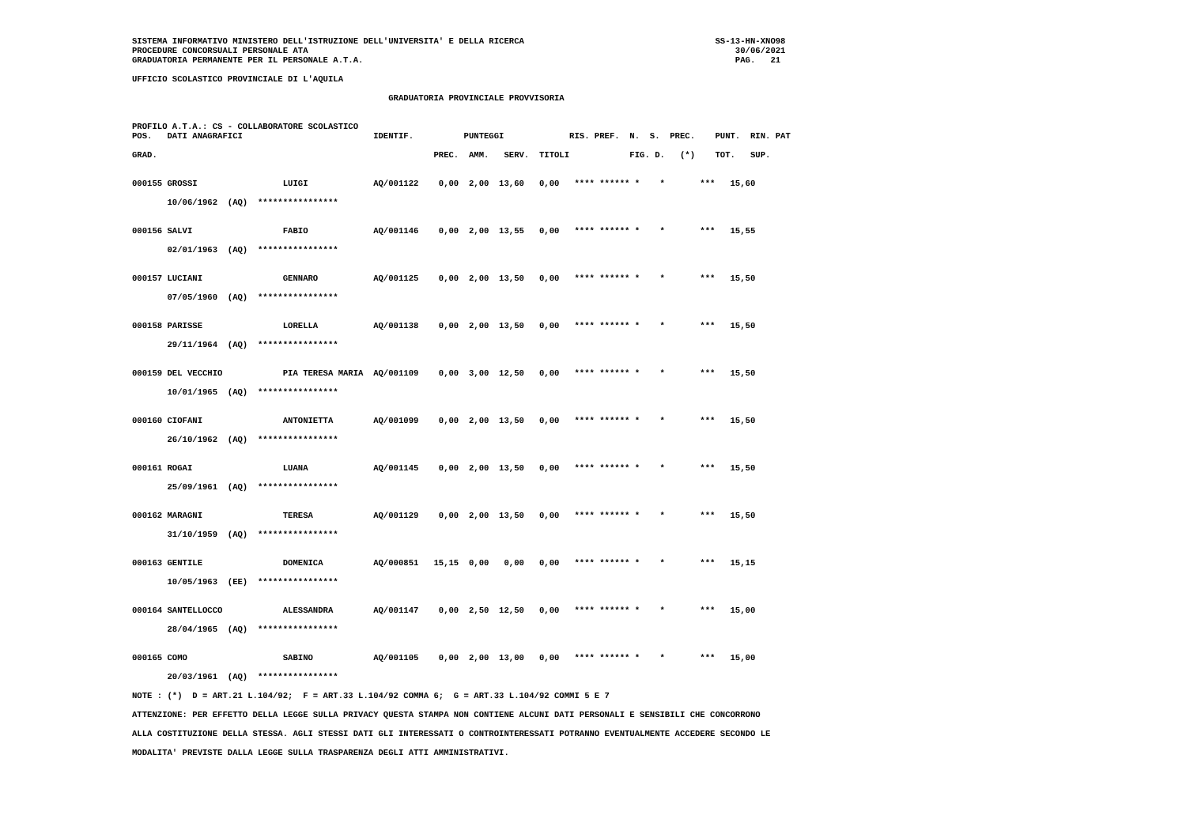SISTEMA INFORMATIVO MINISTERO DELL'ISTRUZIONE DELL'UNIVERSITA' E DELLA RICERCA                                      SS-13-HN-XNO98
PROCEDURE CONCORSUALI PERSONALE ATA                                                                                     30/06/2021
GRADUATORIA PERMANENTE PER IL PERSONALE A.T.A.                                                                          PAG.   21

UFFICIO SCOLASTICO PROVINCIALE DI L'AQUILA

                                                   GRADUATORIA PROVINCIALE PROVVISORIA


PROFILO A.T.A.: CS - COLLABORATORE SCOLASTICO
POS.   DATI ANAGRAFICI                          IDENTIF.          PUNTEGGI             RIS. PREF.  N.  S.  PREC.    PUNT.  RIN. PAT

GRAD.                                                       PREC.  AMM.   SERV.  TITOLI            FIG. D.   (*)    TOT.   SUP.


000155 GROSSI                 LUIGI             AQ/001122    0,00  2,00  13,60   0,00   **** ****** *    *       ***   15,60

       10/06/1962  (AQ)  ****************


000156 SALVI                  FABIO             AQ/001146    0,00  2,00  13,55   0,00   **** ****** *    *       ***   15,55

       02/01/1963  (AQ)  ****************


000157 LUCIANI                GENNARO           AQ/001125    0,00  2,00  13,50   0,00   **** ****** *    *       ***   15,50

       07/05/1960  (AQ)  ****************


000158 PARISSE                LORELLA           AQ/001138    0,00  2,00  13,50   0,00   **** ****** *    *       ***   15,50

       29/11/1964  (AQ)  ****************


000159 DEL VECCHIO            PIA TERESA MARIA  AQ/001109    0,00  3,00  12,50   0,00   **** ****** *    *       ***   15,50

       10/01/1965  (AQ)  ****************


000160 CIOFANI                ANTONIETTA        AQ/001099    0,00  2,00  13,50   0,00   **** ****** *    *       ***   15,50

       26/10/1962  (AQ)  ****************


000161 ROGAI                  LUANA             AQ/001145    0,00  2,00  13,50   0,00   **** ****** *    *       ***   15,50

       25/09/1961  (AQ)  ****************


000162 MARAGNI                TERESA            AQ/001129    0,00  2,00  13,50   0,00   **** ****** *    *       ***   15,50

       31/10/1959  (AQ)  ****************


000163 GENTILE                DOMENICA          AQ/000851   15,15  0,00   0,00   0,00   **** ****** *    *       ***   15,15

       10/05/1963  (EE)  ****************


000164 SANTELLOCCO            ALESSANDRA        AQ/001147    0,00  2,50  12,50   0,00   **** ****** *    *       ***   15,00

       28/04/1965  (AQ)  ****************


000165 COMO                   SABINO            AQ/001105    0,00  2,00  13,00   0,00   **** ****** *    *       ***   15,00

       20/03/1961  (AQ)  ****************

NOTE : (*)  D = ART.21 L.104/92;  F = ART.33 L.104/92 COMMA 6;  G = ART.33 L.104/92 COMMI 5 E 7

ATTENZIONE: PER EFFETTO DELLA LEGGE SULLA PRIVACY QUESTA STAMPA NON CONTIENE ALCUNI DATI PERSONALI E SENSIBILI CHE CONCORRONO

ALLA COSTITUZIONE DELLA STESSA. AGLI STESSI DATI GLI INTERESSATI O CONTROINTERESSATI POTRANNO EVENTUALMENTE ACCEDERE SECONDO LE

MODALITA' PREVISTE DALLA LEGGE SULLA TRASPARENZA DEGLI ATTI AMMINISTRATIVI.